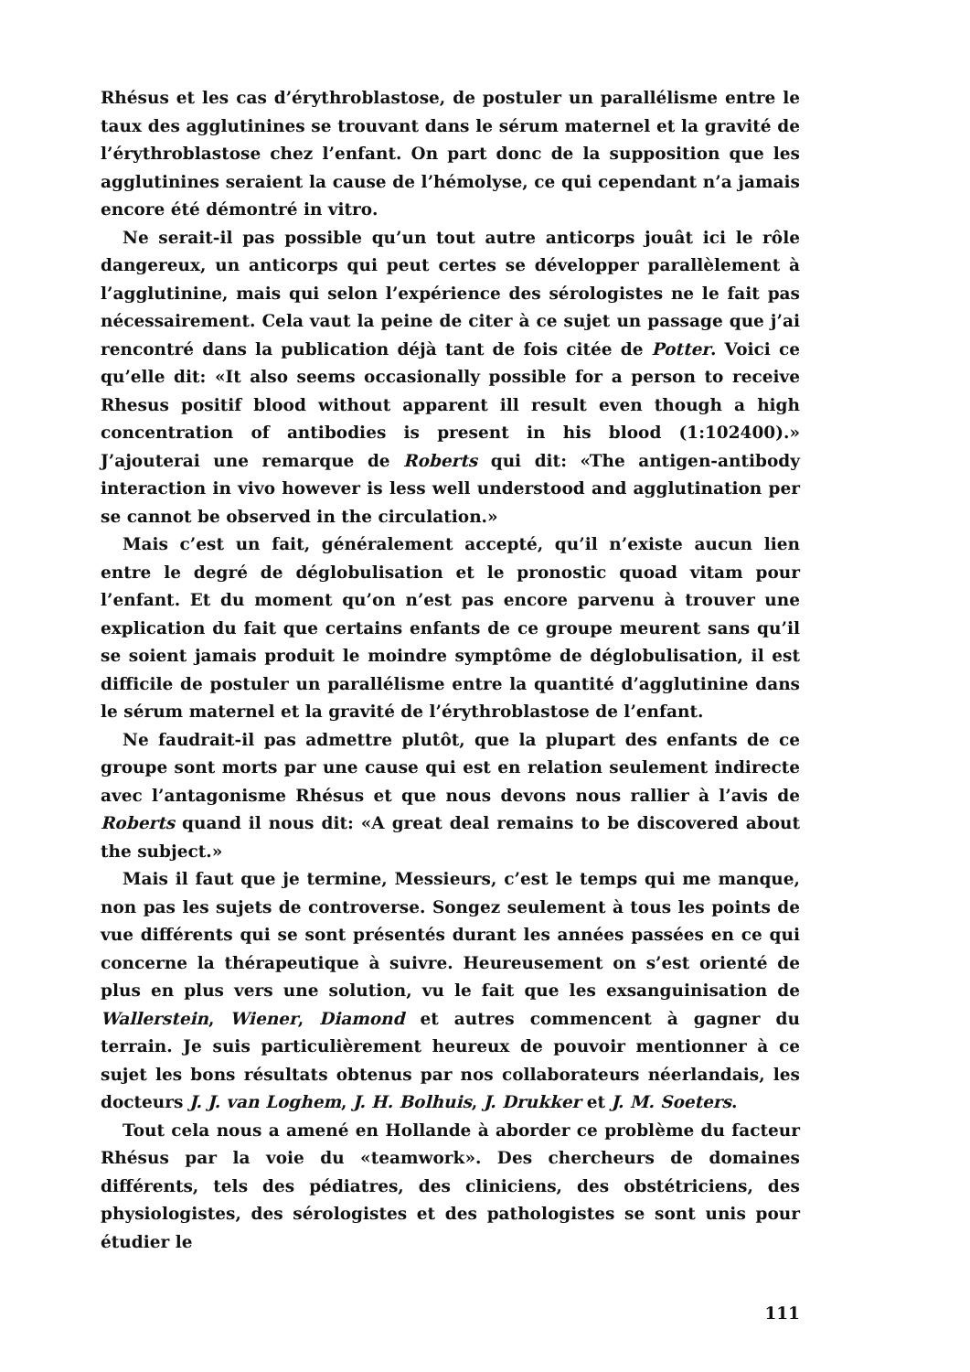Rhésus et les cas d’érythroblastose, de postuler un parallélisme entre le taux des agglutinines se trouvant dans le sérum maternel et la gravité de l’érythroblastose chez l’enfant. On part donc de la supposition que les agglutinines seraient la cause de l’hémolyse, ce qui cependant n’a jamais encore été démontré in vitro.
Ne serait-il pas possible qu’un tout autre anticorps jouât ici le rôle dangereux, un anticorps qui peut certes se développer parallèlement à l’agglutinine, mais qui selon l’expérience des sérologistes ne le fait pas nécessairement. Cela vaut la peine de citer à ce sujet un passage que j’ai rencontré dans la publication déjà tant de fois citée de Potter. Voici ce qu’elle dit: «It also seems occasionally possible for a person to receive Rhesus positif blood without apparent ill result even though a high concentration of antibodies is present in his blood (1:102400).» J’ajouterai une remarque de Roberts qui dit: «The antigen-antibody interaction in vivo however is less well understood and agglutination per se cannot be observed in the circulation.»
Mais c’est un fait, généralement accepté, qu’il n’existe aucun lien entre le degré de déglobulisation et le pronostic quoad vitam pour l’enfant. Et du moment qu’on n’est pas encore parvenu à trouver une explication du fait que certains enfants de ce groupe meurent sans qu’il se soient jamais produit le moindre symptôme de déglobulisation, il est difficile de postuler un parallélisme entre la quantité d’agglutinine dans le sérum maternel et la gravité de l’érythroblastose de l’enfant.
Ne faudrait-il pas admettre plutôt, que la plupart des enfants de ce groupe sont morts par une cause qui est en relation seulement indirecte avec l’antagonisme Rhésus et que nous devons nous rallier à l’avis de Roberts quand il nous dit: «A great deal remains to be discovered about the subject.»
Mais il faut que je termine, Messieurs, c’est le temps qui me manque, non pas les sujets de controverse. Songez seulement à tous les points de vue différents qui se sont présentés durant les années passées en ce qui concerne la thérapeutique à suivre. Heureusement on s’est orienté de plus en plus vers une solution, vu le fait que les exsanguinisation de Wallerstein, Wiener, Diamond et autres commencent à gagner du terrain. Je suis particulièrement heureux de pouvoir mentionner à ce sujet les bons résultats obtenus par nos collaborateurs néerlandais, les docteurs J. J. van Loghem, J. H. Bolhuis, J. Drukker et J. M. Soeters.
Tout cela nous a amené en Hollande à aborder ce problème du facteur Rhésus par la voie du «teamwork». Des chercheurs de domaines différents, tels des pédiatres, des cliniciens, des obstétriciens, des physiologistes, des sérologistes et des pathologistes se sont unis pour étudier le
111